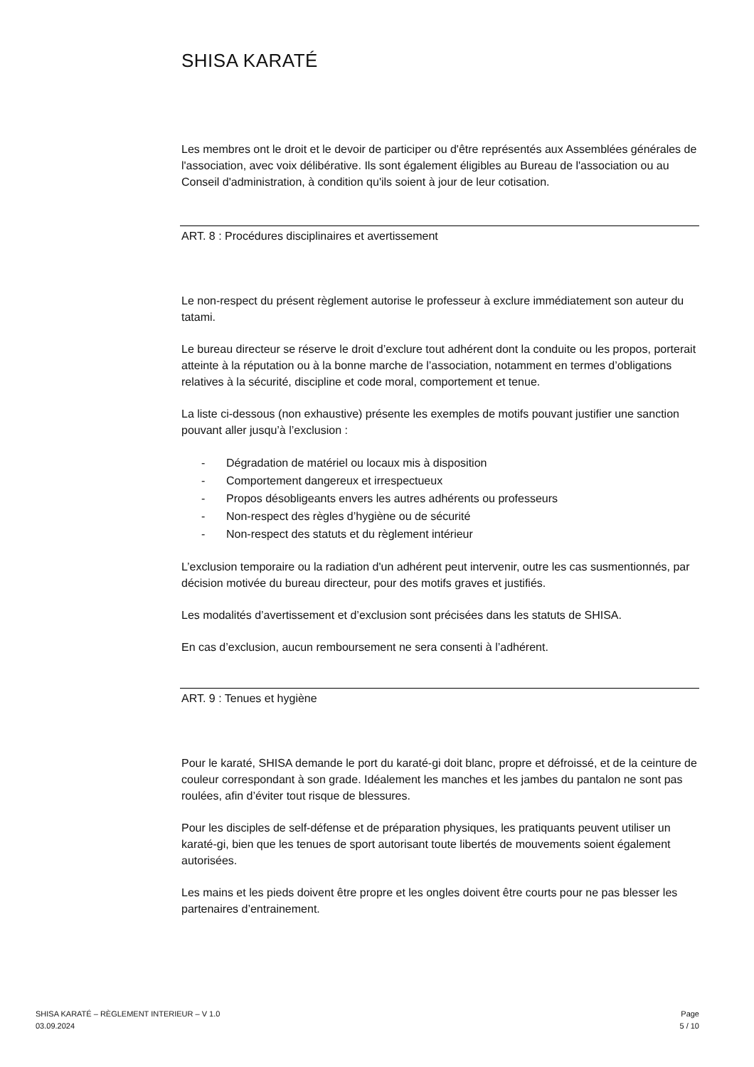SHISA KARATÉ
Les membres ont le droit et le devoir de participer ou d'être représentés aux Assemblées générales de l'association, avec voix délibérative. Ils sont également éligibles au Bureau de l'association ou au Conseil d'administration, à condition qu'ils soient à jour de leur cotisation.
ART. 8 : Procédures disciplinaires et avertissement
Le non-respect du présent règlement autorise le professeur à exclure immédiatement son auteur du tatami.
Le bureau directeur se réserve le droit d’exclure tout adhérent dont la conduite ou les propos, porterait atteinte à la réputation ou à la bonne marche de l’association, notamment en termes d’obligations relatives à la sécurité, discipline et code moral, comportement et tenue.
La liste ci-dessous (non exhaustive) présente les exemples de motifs pouvant justifier une sanction pouvant aller jusqu’à l’exclusion :
- Dégradation de matériel ou locaux mis à disposition
- Comportement dangereux et irrespectueux
- Propos désobligeants envers les autres adhérents ou professeurs
- Non-respect des règles d’hygiène ou de sécurité
- Non-respect des statuts et du règlement intérieur
L’exclusion temporaire ou la radiation d'un adhérent peut intervenir, outre les cas susmentionnés, par décision motivée du bureau directeur, pour des motifs graves et justifiés.
Les modalités d’avertissement et d’exclusion sont précisées dans les statuts de SHISA.
En cas d’exclusion, aucun remboursement ne sera consenti à l’adhérent.
ART. 9 : Tenues et hygiène
Pour le karaté, SHISA demande le port du karaté-gi doit blanc, propre et défroissé, et de la ceinture de couleur correspondant à son grade. Idéalement les manches et les jambes du pantalon ne sont pas roulées, afin d’éviter tout risque de blessures.
Pour les disciples de self-défense et de préparation physiques, les pratiquants peuvent utiliser un karaté-gi, bien que les tenues de sport autorisant toute libertés de mouvements soient également autorisées.
Les mains et les pieds doivent être propre et les ongles doivent être courts pour ne pas blesser les partenaires d’entrainement.
SHISA KARATÉ – RÈGLEMENT INTERIEUR – V 1.0
03.09.2024
Page
5 / 10